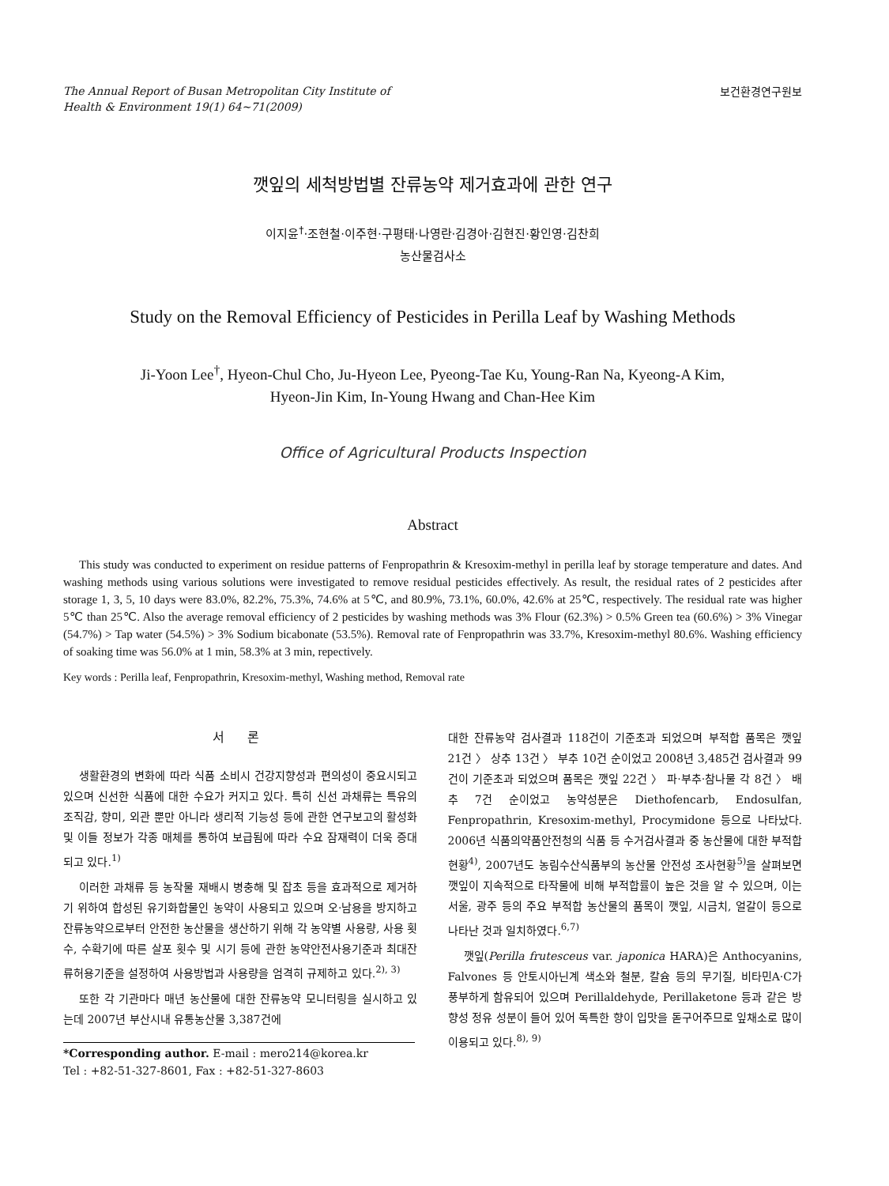The Annual Report of Busan Metropolitan City Institute of
Health & Environment 19(1) 64~71(2009)
보건환경연구원보
깻잎의 세척방법별 잔류농약 제거효과에 관한 연구
이지윤<sup>†</sup>·조현철·이주현·구평태·나영란·김경아·김현진·황인영·김찬희
농산물검사소
Study on the Removal Efficiency of Pesticides in Perilla Leaf by Washing Methods
Ji-Yoon Lee<sup>†</sup>, Hyeon-Chul Cho, Ju-Hyeon Lee, Pyeong-Tae Ku, Young-Ran Na, Kyeong-A Kim,
Hyeon-Jin Kim, In-Young Hwang and Chan-Hee Kim
Office of Agricultural Products Inspection
Abstract
This study was conducted to experiment on residue patterns of Fenpropathrin & Kresoxim-methyl in perilla leaf by storage temperature and dates. And washing methods using various solutions were investigated to remove residual pesticides effectively. As result, the residual rates of 2 pesticides after storage 1, 3, 5, 10 days were 83.0%, 82.2%, 75.3%, 74.6% at 5℃, and 80.9%, 73.1%, 60.0%, 42.6% at 25℃, respectively. The residual rate was higher 5℃ than 25℃. Also the average removal efficiency of 2 pesticides by washing methods was 3% Flour (62.3%) > 0.5% Green tea (60.6%) > 3% Vinegar (54.7%) > Tap water (54.5%) > 3% Sodium bicabonate (53.5%). Removal rate of Fenpropathrin was 33.7%, Kresoxim-methyl 80.6%. Washing efficiency of soaking time was 56.0% at 1 min, 58.3% at 3 min, repectively.
Key words : Perilla leaf, Fenpropathrin, Kresoxim-methyl, Washing method, Removal rate
서 론
생활환경의 변화에 따라 식품 소비시 건강지향성과 편의성이 중요시되고 있으며 신선한 식품에 대한 수요가 커지고 있다. 특히 신선 과채류는 특유의 조직감, 향미, 외관 뿐만 아니라 생리적 기능성 등에 관한 연구보고의 활성화 및 이들 정보가 각종 매체를 통하여 보급됨에 따라 수요 잠재력이 더욱 증대되고 있다.<sup>1)</sup>
이러한 과채류 등 농작물 재배시 병충해 및 잡초 등을 효과적으로 제거하기 위하여 합성된 유기화합물인 농약이 사용되고 있으며 오·남용을 방지하고 잔류농약으로부터 안전한 농산물을 생산하기 위해 각 농약별 사용량, 사용 횟수, 수확기에 따른 살포 횟수 및 시기 등에 관한 농약안전사용기준과 최대잔류허용기준을 설정하여 사용방법과 사용량을 엄격히 규제하고 있다.<sup>2), 3)</sup>
또한 각 기관마다 매년 농산물에 대한 잔류농약 모니터링을 실시하고 있는데 2007년 부산시내 유통농산물 3,387건에
*Corresponding author. E-mail : mero214@korea.kr
Tel : +82-51-327-8601, Fax : +82-51-327-8603
대한 잔류농약 검사결과 118건이 기준초과 되었으며 부적합 품목은 깻잎 21건 〉 상추 13건 〉 부추 10건 순이었고 2008년 3,485건 검사결과 99건이 기준초과 되었으며 품목은 깻잎 22건 〉 파·부추·참나물 각 8건 〉 배추 7건 순이었고 농약성분은 Diethofencarb, Endosulfan, Fenpropathrin, Kresoxim-methyl, Procymidone 등으로 나타났다. 2006년 식품의약품안전청의 식품 등 수거검사결과 중 농산물에 대한 부적합 현황<sup>4)</sup>, 2007년도 농림수산식품부의 농산물 안전성 조사현황<sup>5)</sup>을 살펴보면 깻잎이 지속적으로 타작물에 비해 부적합률이 높은 것을 알 수 있으며, 이는 서울, 광주 등의 주요 부적합 농산물의 품목이 깻잎, 시금치, 얼갈이 등으로 나타난 것과 일치하였다.<sup>6,7)</sup>
깻잎(Perilla frutesceus var. japonica HARA)은 Anthocyanins, Falvones 등 안토시아닌계 색소와 철분, 칼슘 등의 무기질, 비타민A·C가 풍부하게 함유되어 있으며 Perillaldehyde, Perillaketone 등과 같은 방향성 정유 성분이 들어 있어 독특한 향이 입맛을 돋구어주므로 잎채소로 많이 이용되고 있다.<sup>8), 9)</sup>